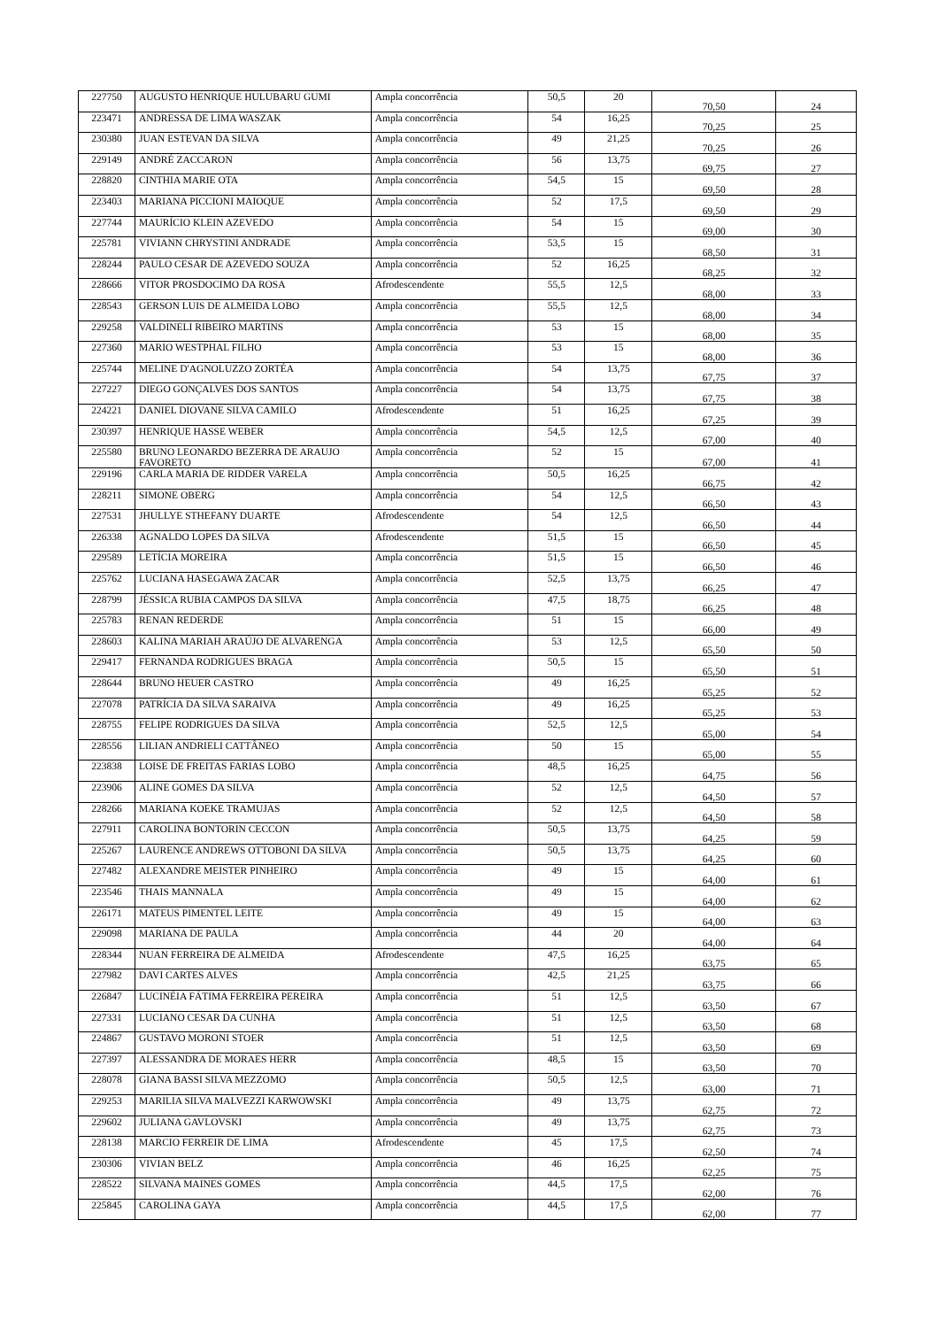| 227750 | AUGUSTO HENRIQUE HULUBARU GUMI | Ampla concorrência | 50,5 | 20 | 70,50 | 24 |
| 223471 | ANDRESSA DE LIMA WASZAK | Ampla concorrência | 54 | 16,25 | 70,25 | 25 |
| 230380 | JUAN ESTEVAN DA SILVA | Ampla concorrência | 49 | 21,25 | 70,25 | 26 |
| 229149 | ANDRÉ ZACCARON | Ampla concorrência | 56 | 13,75 | 69,75 | 27 |
| 228820 | CINTHIA MARIE OTA | Ampla concorrência | 54,5 | 15 | 69,50 | 28 |
| 223403 | MARIANA PICCIONI MAIOQUE | Ampla concorrência | 52 | 17,5 | 69,50 | 29 |
| 227744 | MAURÍCIO KLEIN AZEVEDO | Ampla concorrência | 54 | 15 | 69,00 | 30 |
| 225781 | VIVIANN CHRYSTINI ANDRADE | Ampla concorrência | 53,5 | 15 | 68,50 | 31 |
| 228244 | PAULO CESAR DE AZEVEDO SOUZA | Ampla concorrência | 52 | 16,25 | 68,25 | 32 |
| 228666 | VITOR PROSDOCIMO DA ROSA | Afrodescendente | 55,5 | 12,5 | 68,00 | 33 |
| 228543 | GERSON LUIS DE ALMEIDA LOBO | Ampla concorrência | 55,5 | 12,5 | 68,00 | 34 |
| 229258 | VALDINELI RIBEIRO MARTINS | Ampla concorrência | 53 | 15 | 68,00 | 35 |
| 227360 | MARIO WESTPHAL FILHO | Ampla concorrência | 53 | 15 | 68,00 | 36 |
| 225744 | MELINE D'AGNOLUZZO ZORTÉA | Ampla concorrência | 54 | 13,75 | 67,75 | 37 |
| 227227 | DIEGO GONÇALVES DOS SANTOS | Ampla concorrência | 54 | 13,75 | 67,75 | 38 |
| 224221 | DANIEL DIOVANE SILVA CAMILO | Afrodescendente | 51 | 16,25 | 67,25 | 39 |
| 230397 | HENRIQUE HASSE WEBER | Ampla concorrência | 54,5 | 12,5 | 67,00 | 40 |
| 225580 | BRUNO LEONARDO BEZERRA DE ARAUJO FAVORETO | Ampla concorrência | 52 | 15 | 67,00 | 41 |
| 229196 | CARLA MARIA DE RIDDER VARELA | Ampla concorrência | 50,5 | 16,25 | 66,75 | 42 |
| 228211 | SIMONE OBERG | Ampla concorrência | 54 | 12,5 | 66,50 | 43 |
| 227531 | JHULLYE STHEFANY DUARTE | Afrodescendente | 54 | 12,5 | 66,50 | 44 |
| 226338 | AGNALDO LOPES DA SILVA | Afrodescendente | 51,5 | 15 | 66,50 | 45 |
| 229589 | LETÍCIA MOREIRA | Ampla concorrência | 51,5 | 15 | 66,50 | 46 |
| 225762 | LUCIANA HASEGAWA ZACAR | Ampla concorrência | 52,5 | 13,75 | 66,25 | 47 |
| 228799 | JÉSSICA RUBIA CAMPOS DA SILVA | Ampla concorrência | 47,5 | 18,75 | 66,25 | 48 |
| 225783 | RENAN REDERDE | Ampla concorrência | 51 | 15 | 66,00 | 49 |
| 228603 | KALINA MARIAH ARAÚJO DE ALVARENGA | Ampla concorrência | 53 | 12,5 | 65,50 | 50 |
| 229417 | FERNANDA RODRIGUES BRAGA | Ampla concorrência | 50,5 | 15 | 65,50 | 51 |
| 228644 | BRUNO HEUER CASTRO | Ampla concorrência | 49 | 16,25 | 65,25 | 52 |
| 227078 | PATRÍCIA DA SILVA SARAIVA | Ampla concorrência | 49 | 16,25 | 65,25 | 53 |
| 228755 | FELIPE RODRIGUES DA SILVA | Ampla concorrência | 52,5 | 12,5 | 65,00 | 54 |
| 228556 | LILIAN ANDRIELI CATTÂNEO | Ampla concorrência | 50 | 15 | 65,00 | 55 |
| 223838 | LOISE DE FREITAS FARIAS LOBO | Ampla concorrência | 48,5 | 16,25 | 64,75 | 56 |
| 223906 | ALINE GOMES DA SILVA | Ampla concorrência | 52 | 12,5 | 64,50 | 57 |
| 228266 | MARIANA KOEKE TRAMUJAS | Ampla concorrência | 52 | 12,5 | 64,50 | 58 |
| 227911 | CAROLINA BONTORIN CECCON | Ampla concorrência | 50,5 | 13,75 | 64,25 | 59 |
| 225267 | LAURENCE ANDREWS OTTOBONI DA SILVA | Ampla concorrência | 50,5 | 13,75 | 64,25 | 60 |
| 227482 | ALEXANDRE MEISTER PINHEIRO | Ampla concorrência | 49 | 15 | 64,00 | 61 |
| 223546 | THAIS MANNALA | Ampla concorrência | 49 | 15 | 64,00 | 62 |
| 226171 | MATEUS PIMENTEL LEITE | Ampla concorrência | 49 | 15 | 64,00 | 63 |
| 229098 | MARIANA DE PAULA | Ampla concorrência | 44 | 20 | 64,00 | 64 |
| 228344 | NUAN FERREIRA DE ALMEIDA | Afrodescendente | 47,5 | 16,25 | 63,75 | 65 |
| 227982 | DAVI CARTES ALVES | Ampla concorrência | 42,5 | 21,25 | 63,75 | 66 |
| 226847 | LUCINÉIA FÁTIMA FERREIRA PEREIRA | Ampla concorrência | 51 | 12,5 | 63,50 | 67 |
| 227331 | LUCIANO CESAR DA CUNHA | Ampla concorrência | 51 | 12,5 | 63,50 | 68 |
| 224867 | GUSTAVO MORONI STOER | Ampla concorrência | 51 | 12,5 | 63,50 | 69 |
| 227397 | ALESSANDRA DE MORAES HERR | Ampla concorrência | 48,5 | 15 | 63,50 | 70 |
| 228078 | GIANA BASSI SILVA MEZZOMO | Ampla concorrência | 50,5 | 12,5 | 63,00 | 71 |
| 229253 | MARILIA SILVA MALVEZZI KARWOWSKI | Ampla concorrência | 49 | 13,75 | 62,75 | 72 |
| 229602 | JULIANA GAVLOVSKI | Ampla concorrência | 49 | 13,75 | 62,75 | 73 |
| 228138 | MARCIO FERREIR DE LIMA | Afrodescendente | 45 | 17,5 | 62,50 | 74 |
| 230306 | VIVIAN BELZ | Ampla concorrência | 46 | 16,25 | 62,25 | 75 |
| 228522 | SILVANA MAINES GOMES | Ampla concorrência | 44,5 | 17,5 | 62,00 | 76 |
| 225845 | CAROLINA GAYA | Ampla concorrência | 44,5 | 17,5 | 62,00 | 77 |